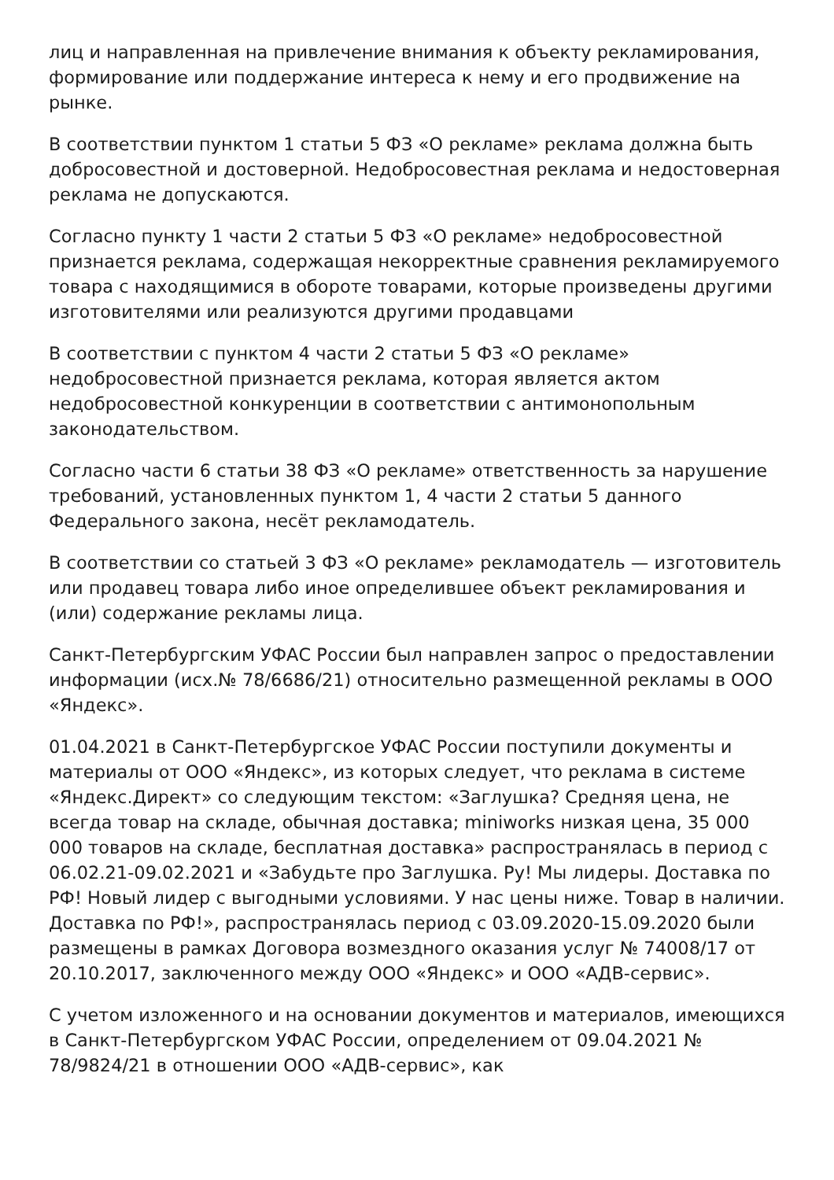лиц и направленная на привлечение внимания к объекту рекламирования, формирование или поддержание интереса к нему и его продвижение на рынке.
В соответствии пунктом 1 статьи 5 ФЗ «О рекламе» реклама должна быть добросовестной и достоверной. Недобросовестная реклама и недостоверная реклама не допускаются.
Согласно пункту 1 части 2 статьи 5 ФЗ «О рекламе» недобросовестной признается реклама, содержащая некорректные сравнения рекламируемого товара с находящимися в обороте товарами, которые произведены другими изготовителями или реализуются другими продавцами
В соответствии с пунктом 4 части 2 статьи 5 ФЗ «О рекламе» недобросовестной признается реклама, которая является актом недобросовестной конкуренции в соответствии с антимонопольным законодательством.
Согласно части 6 статьи 38 ФЗ «О рекламе» ответственность за нарушение требований, установленных пунктом 1, 4 части 2 статьи 5 данного Федерального закона, несёт рекламодатель.
В соответствии со статьей 3 ФЗ «О рекламе» рекламодатель — изготовитель или продавец товара либо иное определившее объект рекламирования и (или) содержание рекламы лица.
Санкт-Петербургским УФАС России был направлен запрос о предоставлении информации (исх.№ 78/6686/21) относительно размещенной рекламы в ООО «Яндекс».
01.04.2021 в Санкт-Петербургское УФАС России поступили документы и материалы от ООО «Яндекс», из которых следует, что реклама в системе «Яндекс.Директ» со следующим текстом: «Заглушка? Средняя цена, не всегда товар на складе, обычная доставка; miniworks низкая цена, 35 000 000 товаров на складе, бесплатная доставка» распространялась в период с 06.02.21-09.02.2021 и «Забудьте про Заглушка. Ру! Мы лидеры. Доставка по РФ! Новый лидер с выгодными условиями. У нас цены ниже. Товар в наличии. Доставка по РФ!», распространялась период с 03.09.2020-15.09.2020 были размещены в рамках Договора возмездного оказания услуг № 74008/17 от 20.10.2017, заключенного между ООО «Яндекс» и ООО «АДВ-сервис».
С учетом изложенного и на основании документов и материалов, имеющихся в Санкт-Петербургском УФАС России, определением от 09.04.2021 № 78/9824/21 в отношении ООО «АДВ-сервис», как